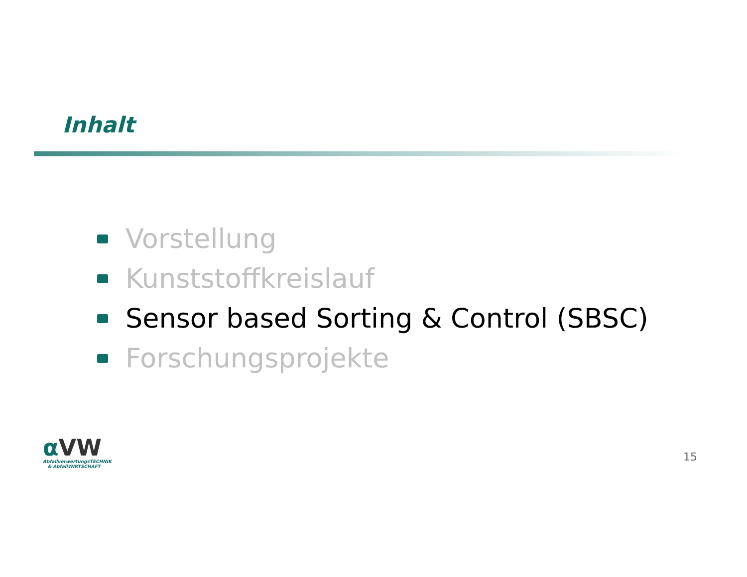Inhalt
Vorstellung
Kunststoffkreislauf
Sensor based Sorting & Control (SBSC)
Forschungsprojekte
α VW
AbfallverwertungsTECHNIK
& AbfallWIRTSCHAFT
15